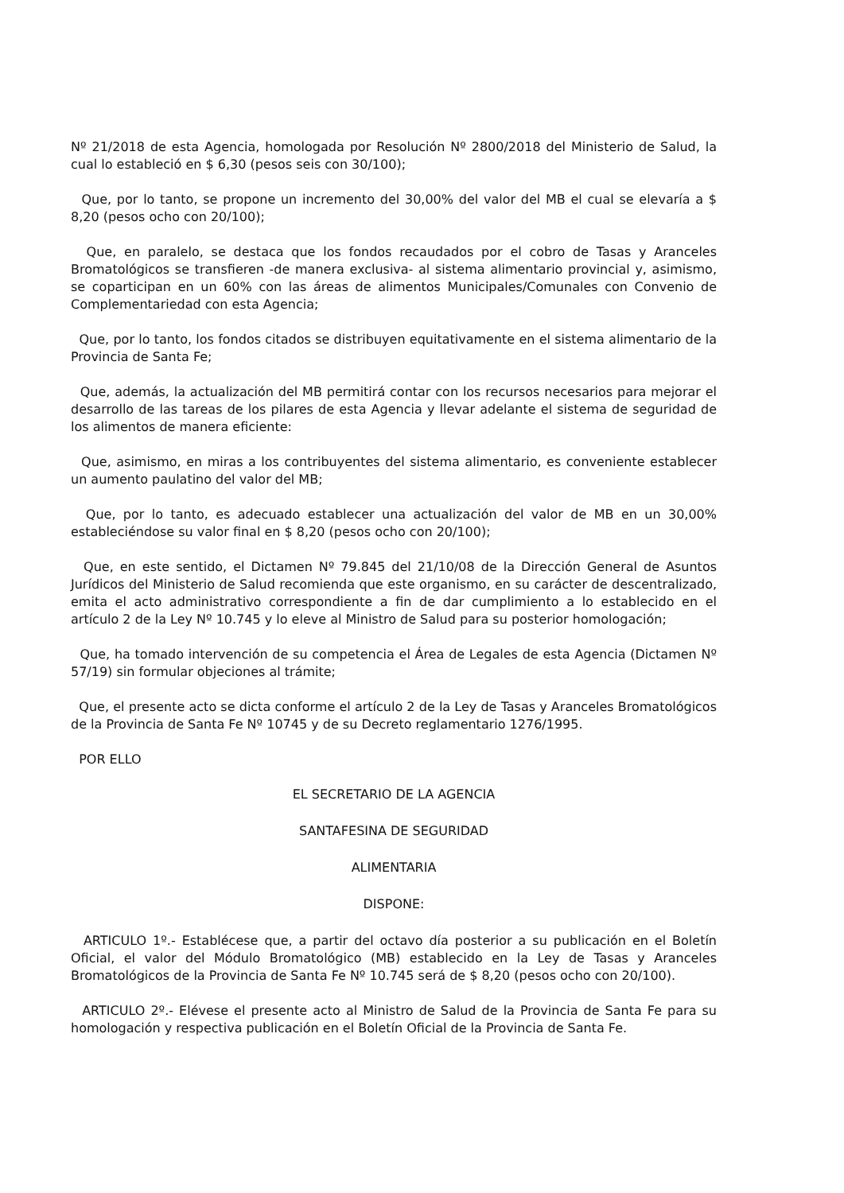Nº 21/2018 de esta Agencia, homologada por Resolución Nº 2800/2018 del Ministerio de Salud, la cual lo estableció en $ 6,30 (pesos seis con 30/100);
Que, por lo tanto, se propone un incremento del 30,00% del valor del MB el cual se elevaría a $ 8,20 (pesos ocho con 20/100);
Que, en paralelo, se destaca que los fondos recaudados por el cobro de Tasas y Aranceles Bromatológicos se transfieren -de manera exclusiva- al sistema alimentario provincial y, asimismo, se coparticipan en un 60% con las áreas de alimentos Municipales/Comunales con Convenio de Complementariedad con esta Agencia;
Que, por lo tanto, los fondos citados se distribuyen equitativamente en el sistema alimentario de la Provincia de Santa Fe;
Que, además, la actualización del MB permitirá contar con los recursos necesarios para mejorar el desarrollo de las tareas de los pilares de esta Agencia y llevar adelante el sistema de seguridad de los alimentos de manera eficiente:
Que, asimismo, en miras a los contribuyentes del sistema alimentario, es conveniente establecer un aumento paulatino del valor del MB;
Que, por lo tanto, es adecuado establecer una actualización del valor de MB en un 30,00% estableciéndose su valor final en $ 8,20 (pesos ocho con 20/100);
Que, en este sentido, el Dictamen Nº 79.845 del 21/10/08 de la Dirección General de Asuntos Jurídicos del Ministerio de Salud recomienda que este organismo, en su carácter de descentralizado, emita el acto administrativo correspondiente a fin de dar cumplimiento a lo establecido en el artículo 2 de la Ley Nº 10.745 y lo eleve al Ministro de Salud para su posterior homologación;
Que, ha tomado intervención de su competencia el Área de Legales de esta Agencia (Dictamen Nº 57/19) sin formular objeciones al trámite;
Que, el presente acto se dicta conforme el artículo 2 de la Ley de Tasas y Aranceles Bromatológicos de la Provincia de Santa Fe Nº 10745 y de su Decreto reglamentario 1276/1995.
POR ELLO
EL SECRETARIO DE LA AGENCIA
SANTAFESINA DE SEGURIDAD
ALIMENTARIA
DISPONE:
ARTICULO 1º.- Establécese que, a partir del octavo día posterior a su publicación en el Boletín Oficial, el valor del Módulo Bromatológico (MB) establecido en la Ley de Tasas y Aranceles Bromatológicos de la Provincia de Santa Fe Nº 10.745 será de $ 8,20 (pesos ocho con 20/100).
ARTICULO 2º.- Elévese el presente acto al Ministro de Salud de la Provincia de Santa Fe para su homologación y respectiva publicación en el Boletín Oficial de la Provincia de Santa Fe.